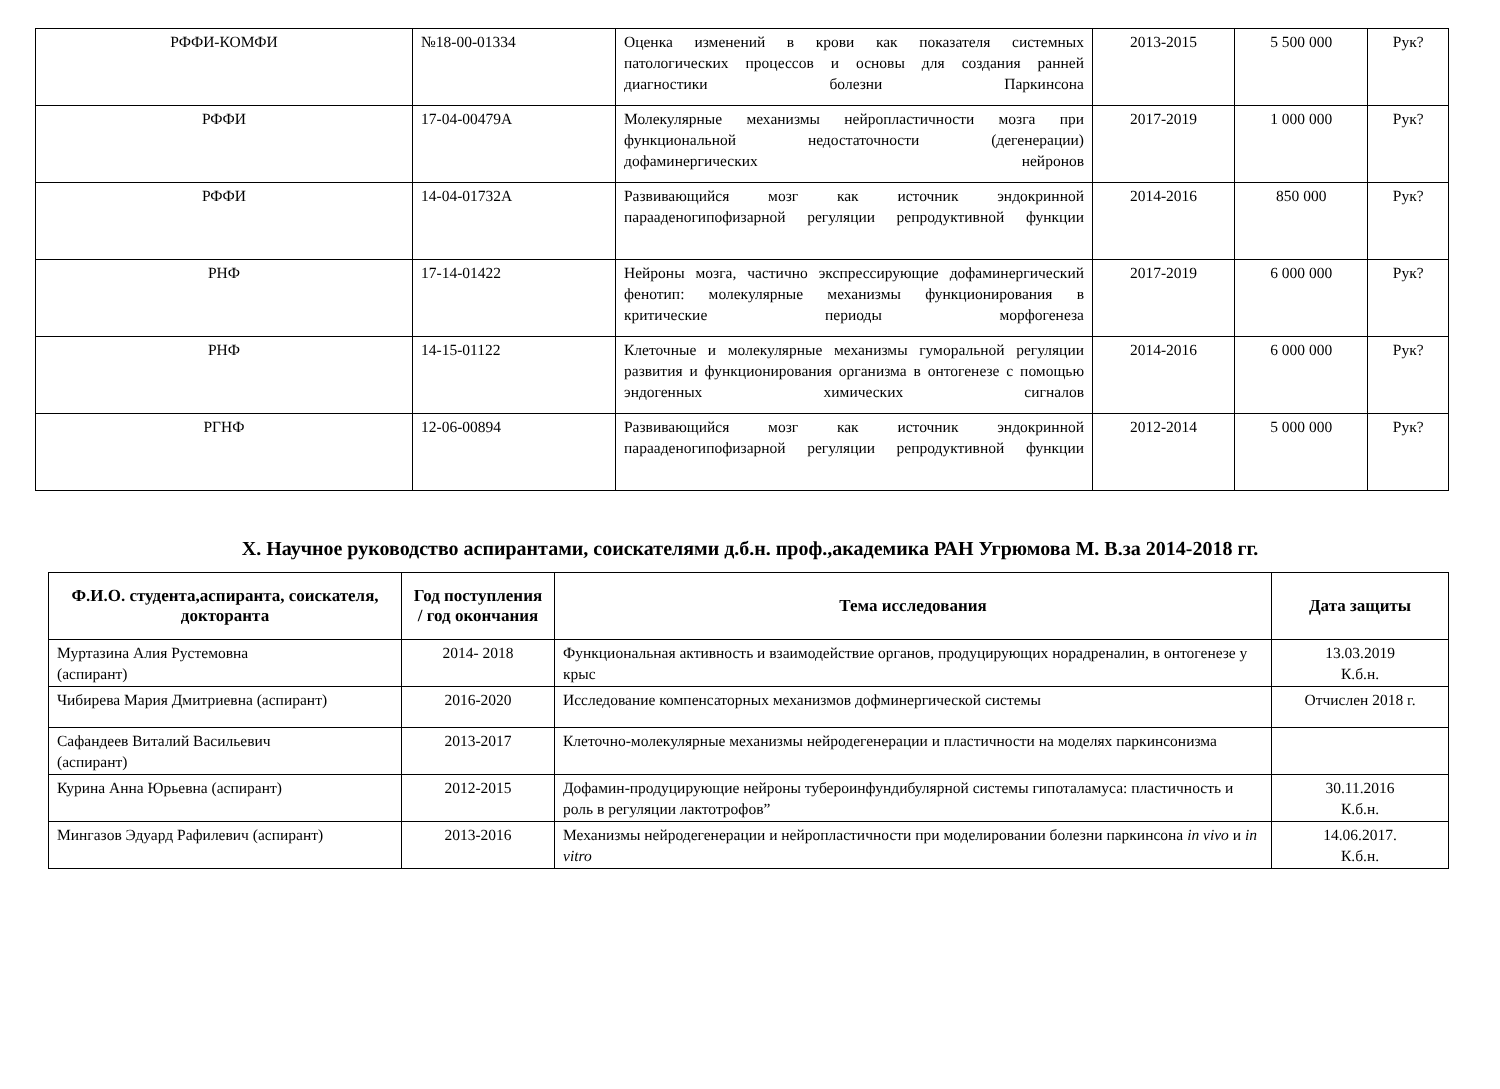| РФФИ-КОМФИ | №18-00-01334 | Оценка изменений в крови как показателя системных патологических процессов и основы для создания ранней диагностики болезни Паркинсона | 2013-2015 | 5 500 000 | Рук? |
| РФФИ | 17-04-00479А | Молекулярные механизмы нейропластичности мозга при функциональной недостаточности (дегенерации) дофаминергических нейронов | 2017-2019 | 1 000 000 | Рук? |
| РФФИ | 14-04-01732А | Развивающийся мозг как источник эндокринной парааденогипофизарной регуляции репродуктивной функции | 2014-2016 | 850 000 | Рук? |
| РНФ | 17-14-01422 | Нейроны мозга, частично экспрессирующие дофаминергический фенотип: молекулярные механизмы функционирования в критические периоды морфогенеза | 2017-2019 | 6 000 000 | Рук? |
| РНФ | 14-15-01122 | Клеточные и молекулярные механизмы гуморальной регуляции развития и функционирования организма в онтогенезе с помощью эндогенных химических сигналов | 2014-2016 | 6 000 000 | Рук? |
| РГНФ | 12-06-00894 | Развивающийся мозг как источник эндокринной парааденогипофизарной регуляции репродуктивной функции | 2012-2014 | 5 000 000 | Рук? |
X. Научное руководство аспирантами, соискателями д.б.н. проф.,академика РАН Угрюмова М. В.за 2014-2018 гг.
| Ф.И.О. студента,аспиранта, соискателя, докторанта | Год поступления / год окончания | Тема исследования | Дата защиты |
| --- | --- | --- | --- |
| Муртазина Алия Рустемовна (аспирант) | 2014- 2018 | Функциональная активность и взаимодействие органов, продуцирующих норадреналин, в онтогенезе у крыс | 13.03.2019 К.б.н. |
| Чибирева Мария Дмитриевна (аспирант) | 2016-2020 | Исследование компенсаторных механизмов дофминергической системы | Отчислен 2018 г. |
| Сафандеев Виталий Васильевич (аспирант) | 2013-2017 | Клеточно-молекулярные механизмы нейродегенерации и пластичности на моделях паркинсонизма | |
| Курина Анна Юрьевна (аспирант) | 2012-2015 | Дофамин-продуцирующие нейроны тубероинфундибулярной системы гипоталамуса: пластичность и роль в регуляции лактотрофов” | 30.11.2016 К.б.н. |
| Мингазов Эдуард Рафилевич (аспирант) | 2013-2016 | Механизмы нейродегенерации и нейропластичности при моделировании болезни паркинсона in vivo и in vitro | 14.06.2017. К.б.н. |